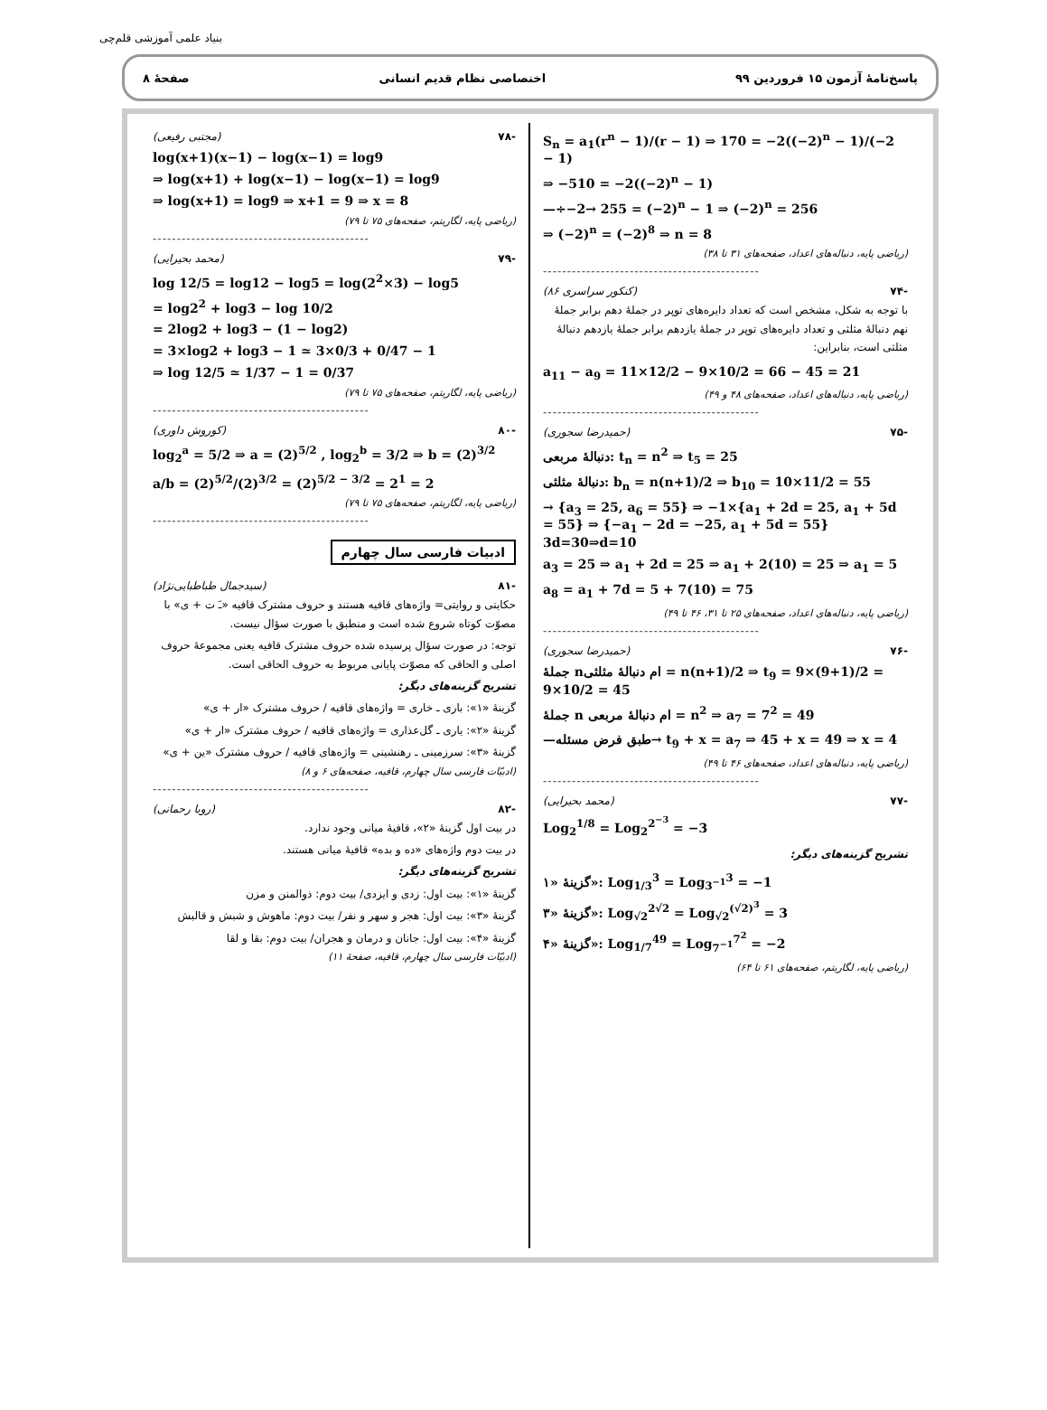بنیاد علمی آموزشی قلم‌چی
پاسخ‌نامهٔ آزمون ۱۵ فروردین ۹۹ اختصاصی نظام قدیم انسانی صفحهٔ ۸
S<sub>n</sub> = a<sub>1</sub>(r<sup>n</sup> − 1)/(r − 1) ⇒ 170 = −2((−2)<sup>n</sup> − 1)/(−2 − 1)
⇒ −510 = −2((−2)<sup>n</sup> − 1)
—÷−2→ 255 = (−2)<sup>n</sup> − 1 ⇒ (−2)<sup>n</sup> = 256
⇒ (−2)<sup>n</sup> = (−2)<sup>8</sup> ⇒ n = 8
(ریاضی پایه، دنباله‌های اعداد، صفحه‌های ۳۱ تا ۳۸)
---------------------------------------------
-۷۴ (کنکور سراسری ۸۶)
با توجه به شکل، مشخص است که تعداد دایره‌های توپر در جملهٔ دهم برابر جملهٔ نهم دنبالهٔ مثلثی و تعداد دایره‌های توپر در جملهٔ یازدهم برابر جملهٔ یازدهم دنبالهٔ مثلثی است، بنابراین:
a<sub>11</sub> − a<sub>9</sub> = 11×12/2 − 9×10/2 = 66 − 45 = 21
(ریاضی پایه، دنباله‌های اعداد، صفحه‌های ۴۸ و ۴۹)
---------------------------------------------
-۷۵ (حمیدرضا سجوری)
دنبالهٔ مربعی: t<sub>n</sub> = n<sup>2</sup> ⇒ t<sub>5</sub> = 25
دنبالهٔ مثلثی: b<sub>n</sub> = n(n+1)/2 ⇒ b<sub>10</sub> = 10×11/2 = 55
→ {a<sub>3</sub> = 25, a<sub>6</sub> = 55} ⇒ −1×{a<sub>1</sub> + 2d = 25, a<sub>1</sub> + 5d = 55} ⇒ {−a<sub>1</sub> − 2d = −25, a<sub>1</sub> + 5d = 55} 3d=30⇒d=10
a<sub>3</sub> = 25 ⇒ a<sub>1</sub> + 2d = 25 ⇒ a<sub>1</sub> + 2(10) = 25 ⇒ a<sub>1</sub> = 5
a<sub>8</sub> = a<sub>1</sub> + 7d = 5 + 7(10) = 75
(ریاضی پایه، دنباله‌های اعداد، صفحه‌های ۲۵ تا ۳۱، ۴۶ تا ۴۹)
---------------------------------------------
-۷۶ (حمیدرضا سجوری)
جملهٔ nام دنبالهٔ مثلثی = n(n+1)/2 ⇒ t<sub>9</sub> = 9×(9+1)/2 = 9×10/2 = 45
جملهٔ n ام دنبالهٔ مربعی = n<sup>2</sup> ⇒ a<sub>7</sub> = 7<sup>2</sup> = 49
—طبق فرض مسئله→ t<sub>9</sub> + x = a<sub>7</sub> ⇒ 45 + x = 49 ⇒ x = 4
(ریاضی پایه، دنباله‌های اعداد، صفحه‌های ۴۶ تا ۴۹)
---------------------------------------------
-۷۷ (محمد بحیرایی)
Log<sub>2</sub><sup>1/8</sup> = Log<sub>2</sub><sup>2<sup>−3</sup></sup> = −3
تشریح گزینه‌های دیگر:
گزینهٔ «۱»: Log<sub>1/3</sub><sup>3</sup> = Log<sub>3<sup>−1</sup></sub><sup>3</sup> = −1
گزینهٔ «۳»: Log<sub>√2</sub><sup>2√2</sup> = Log<sub>√2</sub><sup>(√2)<sup>3</sup></sup> = 3
گزینهٔ «۴»: Log<sub>1/7</sub><sup>49</sup> = Log<sub>7<sup>−1</sup></sub><sup>7<sup>2</sup></sup> = −2
(ریاضی پایه، لگاریتم، صفحه‌های ۶۱ تا ۶۴)
-۷۸ (مجتبی رفیعی)
log(x+1)(x−1) − log(x−1) = log9
⇒ log(x+1) + log(x−1) − log(x−1) = log9
⇒ log(x+1) = log9 ⇒ x+1 = 9 ⇒ x = 8
(ریاضی پایه، لگاریتم، صفحه‌های ۷۵ تا ۷۹)
---------------------------------------------
-۷۹ (محمد بحیرایی)
log 12/5 = log12 − log5 = log(2<sup>2</sup>×3) − log5
= log2<sup>2</sup> + log3 − log 10/2
= 2log2 + log3 − (1 − log2)
= 3×log2 + log3 − 1 ≃ 3×0/3 + 0/47 − 1
⇒ log 12/5 ≃ 1/37 − 1 = 0/37
(ریاضی پایه، لگاریتم، صفحه‌های ۷۵ تا ۷۹)
---------------------------------------------
-۸۰ (کوروش داوری)
log<sub>2</sub><sup>a</sup> = 5/2 ⇒ a = (2)<sup>5/2</sup> , log<sub>2</sub><sup>b</sup> = 3/2 ⇒ b = (2)<sup>3/2</sup>
a/b = (2)<sup>5/2</sup>/(2)<sup>3/2</sup> = (2)<sup>5/2 − 3/2</sup> = 2<sup>1</sup> = 2
(ریاضی پایه، لگاریتم، صفحه‌های ۷۵ تا ۷۹)
---------------------------------------------
ادبیات فارسی سال چهارم
-۸۱ (سیدجمال طباطبایی‌نژاد)
حکایتی و روایتی= واژه‌های قافیه هستند و حروف مشترک قافیه «ـَ ت + ی» با مصوّت کوتاه شروع شده است و منطبق با صورت سؤال نیست.
توجه: در صورت سؤال پرسیده شده حروف مشترک قافیه یعنی مجموعهٔ حروف اصلی و الحاقی که مصوّت پایانی مربوط به حروف الحاقی است.
تشریح گزینه‌های دیگر:
گزینهٔ «۱»: باری ـ خاری = واژه‌های قافیه / حروف مشترک «ار + ی»
گزینهٔ «۲»: یاری ـ گل‌عذاری = واژه‌های قافیه / حروف مشترک «ار + ی»
گزینهٔ «۳»: سرزمینی ـ رهنشینی = واژه‌های قافیه / حروف مشترک «ین + ی»
(ادبیّات فارسی سال چهارم، قافیه، صفحه‌های ۶ و ۸)
---------------------------------------------
-۸۲ (رویا رحمانی)
در بیت اول گزینهٔ «۲»، قافیهٔ میانی وجود ندارد.
در بیت دوم واژه‌های «ده و بده» قافیهٔ میانی هستند.
تشریح گزینه‌های دیگر:
گزینهٔ «۱»: بیت اول: زدی و ایزدی/ بیت دوم: ذوالمنن و مزن
گزینهٔ «۳»: بیت اول: هجر و سهر و نفر/ بیت دوم: ماهوش و شبش و قالبش
گزینهٔ «۴»: بیت اول: جانان و درمان و هجران/ بیت دوم: بقا و لقا
(ادبیّات فارسی سال چهارم، قافیه، صفحهٔ ۱۱)